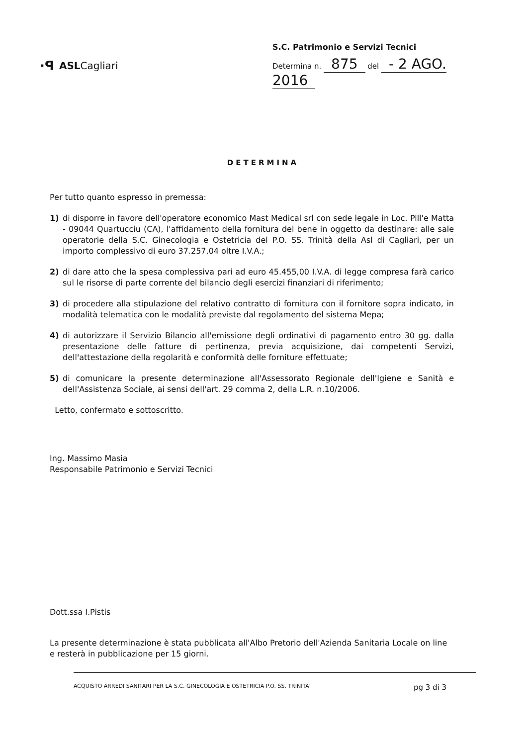·ꟼ ASLCagliari
S.C. Patrimonio e Servizi Tecnici
Determina n. 875 del - 2 AGO. 2016
DETERMINA
Per tutto quanto espresso in premessa:
1) di disporre in favore dell'operatore economico Mast Medical srl con sede legale in Loc. Pill'e Matta - 09044 Quartucciu (CA), l'affidamento della fornitura del bene in oggetto da destinare: alle sale operatorie della S.C. Ginecologia e Ostetricia del P.O. SS. Trinità della Asl di Cagliari, per un importo complessivo di euro 37.257,04 oltre I.V.A.;
2) di dare atto che la spesa complessiva pari ad euro 45.455,00 I.V.A. di legge compresa farà carico sul le risorse di parte corrente del bilancio degli esercizi finanziari di riferimento;
3) di procedere alla stipulazione del relativo contratto di fornitura con il fornitore sopra indicato, in modalità telematica con le modalità previste dal regolamento del sistema Mepa;
4) di autorizzare il Servizio Bilancio all'emissione degli ordinativi di pagamento entro 30 gg. dalla presentazione delle fatture di pertinenza, previa acquisizione, dai competenti Servizi, dell'attestazione della regolarità e conformità delle forniture effettuate;
5) di comunicare la presente determinazione all'Assessorato Regionale dell'Igiene e Sanità e dell'Assistenza Sociale, ai sensi dell'art. 29 comma 2, della L.R. n.10/2006.
Letto, confermato e sottoscritto.
Ing. Massimo Masia
Responsabile Patrimonio e Servizi Tecnici
Dott.ssa I.Pistis
La presente determinazione è stata pubblicata all'Albo Pretorio dell'Azienda Sanitaria Locale on line e resterà in pubblicazione per 15 giorni.
ACQUISTO ARREDI SANITARI PER LA S.C. GINECOLOGIA E OSTETRICIA P.O. SS. TRINITA' pg 3 di 3